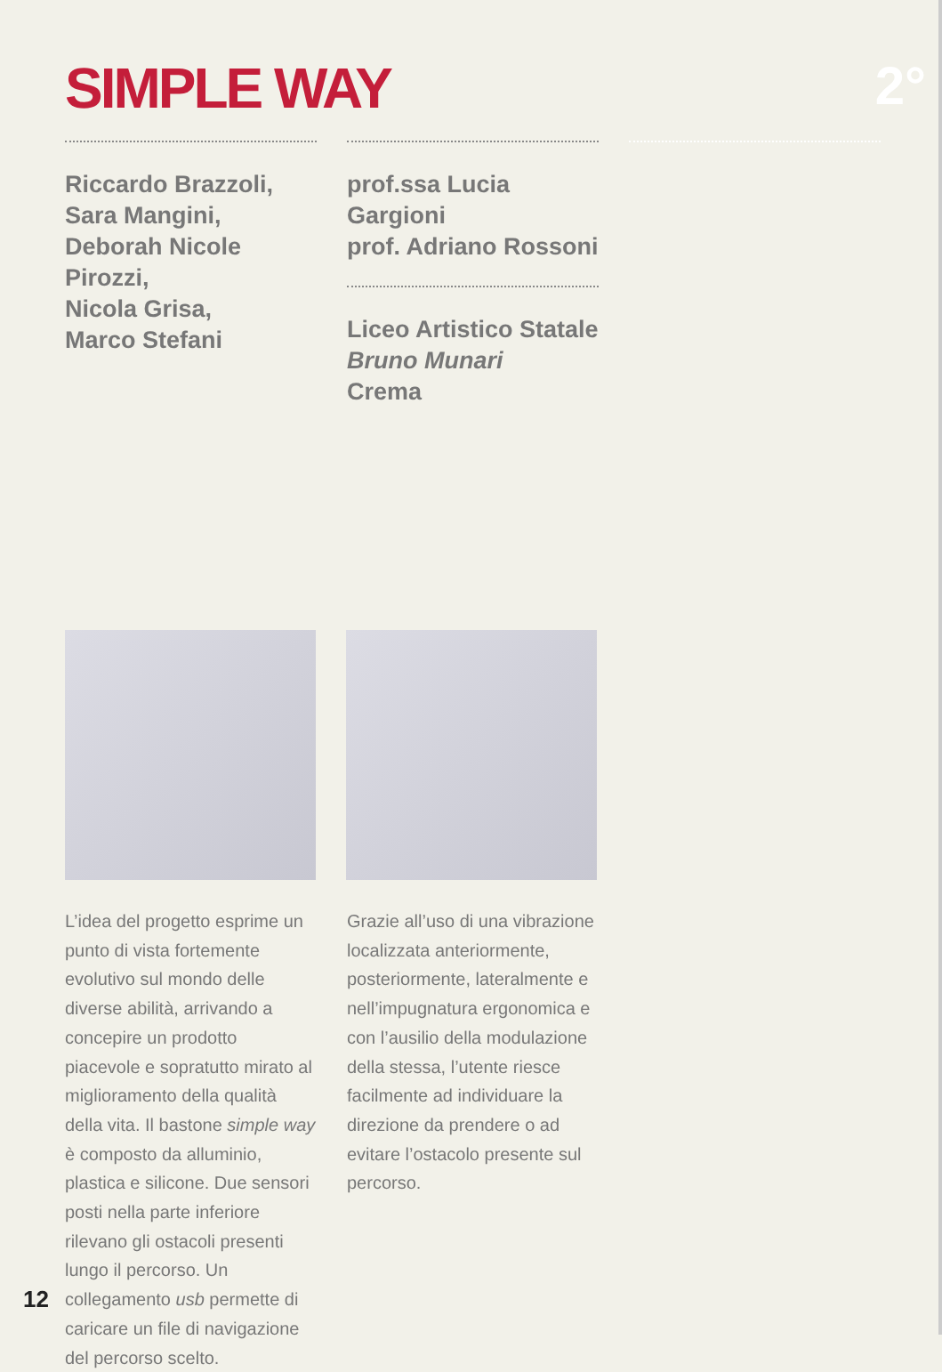SIMPLE WAY 2°
Riccardo Brazzoli,
Sara Mangini,
Deborah Nicole Pirozzi,
Nicola Grisa,
Marco Stefani
prof.ssa Lucia Gargioni
prof. Adriano Rossoni
Liceo Artistico Statale
Bruno Munari
Crema
L’idea del progetto esprime un punto di vista fortemente evolutivo sul mondo delle diverse abilità, arrivando a concepire un prodotto piacevole e sopratutto mirato al miglioramento della qualità della vita. Il bastone simple way è composto da alluminio, plastica e silicone. Due sensori posti nella parte inferiore rilevano gli ostacoli presenti lungo il percorso. Un collegamento usb permette di caricare un file di navigazione del percorso scelto.
Grazie all’uso di una vibrazione localizzata anteriormente, posteriormente, lateralmente e nell’impugnatura ergonomica e con l’ausilio della modulazione della stessa, l’utente riesce facilmente ad individuare la direzione da prendere o ad evitare l’ostacolo presente sul percorso.
12